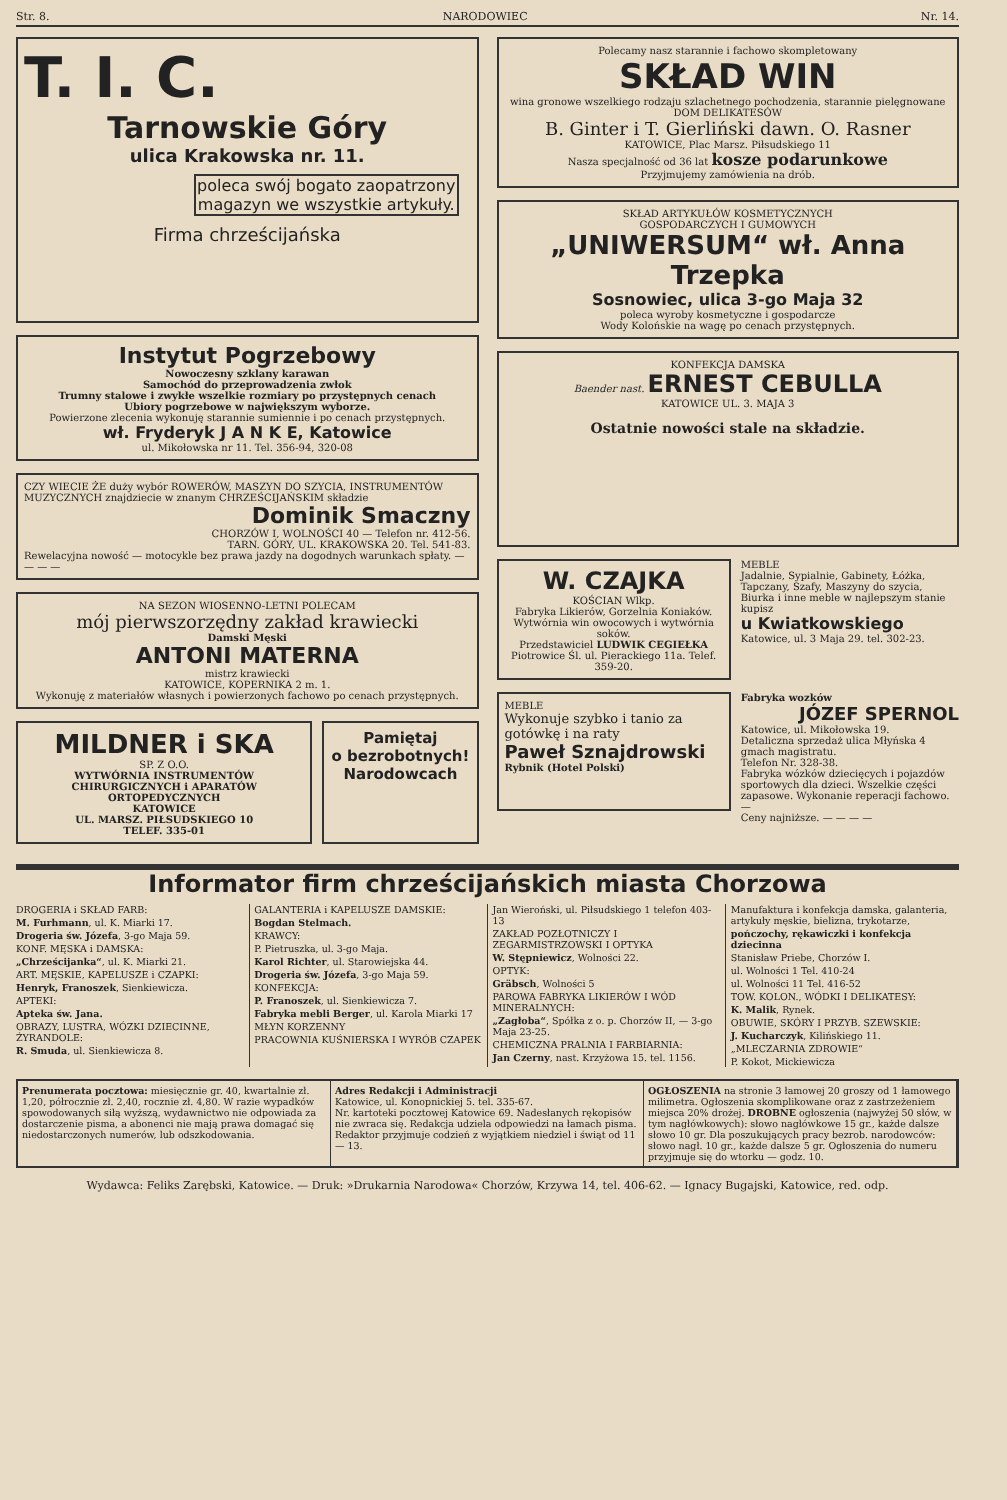Str. 8. NARODOWIEC Nr. 14.
T. I. C.
Tarnowskie Góry
ulica Krakowska nr. 11.
poleca swój bogato zaopatrzony magazyn we wszystkie artykuły.
Firma chrześcijańska
Instytut Pogrzebowy
Nowoczesny szklany karawan
Samochód do przeprowadzenia zwłok
Trumny stalowe i zwykłe wszelkie rozmiary po przystępnych cenach
Ubiory pogrzebowe w największym wyborze.
Powierzone zlecenia wykonuję starannie sumiennie i po cenach przystępnych.
wł. Fryderyk J A N K E, Katowice
ul. Mikołowska nr 11. Tel. 356-94, 320-08
CZY WIECIE ŻE duży wybór ROWERÓW, MASZYN DO SZYCIA, INSTRUMENTÓW MUZYCZNYCH znajdziecie w znanym CHRZEŚCIJAŃSKIM składzie
Dominik Smaczny
CHORZÓW I, WOLNOŚCI 40 — Telefon nr. 412-56.
TARN. GÓRY, UL. KRAKOWSKA 20. Tel. 541-83.
Rewelacyjna nowość — motocykle bez prawa jazdy na dogodnych warunkach spłaty. — — — —
NA SEZON WIOSENNO-LETNI POLECAM
mój pierwszorzędny zakład krawiecki
Damski Męski
ANTONI MATERNA
mistrz krawiecki
KATOWICE, KOPERNIKA 2 m. 1.
Wykonuję z materiałów własnych i powierzonych fachowo po cenach przystępnych.
MILDNER i SKA
SP. Z O.O.
WYTWÓRNIA INSTRUMENTÓW CHIRURGICZNYCH i APARATÓW ORTOPEDYCZNYCH
KATOWICE
UL. MARSZ. PIŁSUDSKIEGO 10
TELEF. 335-01
Pamiętaj
o bezrobotnych!
Narodowcach
Polecamy nasz starannie i fachowo skompletowany
SKŁAD WIN
wina gronowe wszelkiego rodzaju szlachetnego pochodzenia, starannie pielęgnowane
DOM DELIKATESÓW
B. Ginter i T. Gierliński dawn. O. Rasner
KATOWICE, Plac Marsz. Piłsudskiego 11
Nasza specjalność od 36 lat kosze podarunkowe
Przyjmujemy zamówienia na drób.
SKŁAD ARTYKUŁÓW KOSMETYCZNYCH
GOSPODARCZYCH I GUMOWYCH
„UNIWERSUM“ wł. Anna Trzepka
Sosnowiec, ulica 3-go Maja 32
poleca wyroby kosmetyczne i gospodarcze
Wody Kolońskie na wagę po cenach przystępnych.
KONFEKCJA DAMSKA
Baender nast. ERNEST CEBULLA
KATOWICE UL. 3. MAJA 3
Ostatnie nowości stale na składzie.
W. CZAJKA
KOŚCIAN Wlkp.
Fabryka Likierów, Gorzelnia Koniaków. Wytwórnia win owocowych i wytwórnia soków.
Przedstawiciel LUDWIK CEGIEŁKA
Piotrowice Śl. ul. Pierackiego 11a. Telef. 359-20.
MEBLE
Jadalnie, Sypialnie, Gabinety, Łóżka, Tapczany, Szafy, Maszyny do szycia, Biurka i inne meble w najlepszym stanie kupisz
u Kwiatkowskiego
Katowice, ul. 3 Maja 29. tel. 302-23.
MEBLE
Wykonuje szybko i tanio za gotówkę i na raty
Paweł Sznajdrowski
Rybnik (Hotel Polski)
Fabryka wozków
JÓZEF SPERNOL
Katowice, ul. Mikołowska 19.
Detaliczna sprzedaż ulica Młyńska 4 gmach magistratu.
Telefon Nr. 328-38.
Fabryka wózków dziecięcych i pojazdów sportowych dla dzieci. Wszelkie części zapasowe. Wykonanie reperacji fachowo. —
Ceny najniższe. — — — —
Informator firm chrześcijańskich miasta Chorzowa
DROGERIA i SKŁAD FARB:
M. Furhmann, ul. K. Miarki 17.
Drogeria św. Józefa, 3-go Maja 59.
KONF. MĘSKA i DAMSKA:
„Chrześcijanka“, ul. K. Miarki 21.
ART. MĘSKIE, KAPELUSZE i CZAPKI:
Henryk, Franoszek, Sienkiewicza.
APTEKI:
Apteka św. Jana.
OBRAZY, LUSTRA, WÓZKI DZIECINNE, ŻYRANDOLE:
R. Smuda, ul. Sienkiewicza 8.
GALANTERIA i KAPELUSZE DAMSKIE:
Bogdan Stelmach.
KRAWCY:
P. Pietruszka, ul. 3-go Maja.
Karol Richter, ul. Starowiejska 44.
Drogeria św. Józefa, 3-go Maja 59.
KONFEKCJA:
P. Franoszek, ul. Sienkiewicza 7.
Fabryka mebli Berger, ul. Karola Miarki 17
MŁYN KORZENNY
PRACOWNIA KUŚNIERSKA I WYRÓB CZAPEK
Jan Wieroński, ul. Piłsudskiego 1 telefon 403-13
ZAKŁAD POZŁOTNICZY I ZEGARMISTRZOWSKI I OPTYKA
W. Stępniewicz, Wolności 22.
OPTYK:
Gräbsch, Wolności 5
PAROWA FABRYKA LIKIERÓW I WÓD MINERALNYCH:
„Zagłoba“, Spółka z o. p. Chorzów II, — 3-go Maja 23-25.
CHEMICZNA PRALNIA I FARBIARNIA:
Jan Czerny, nast. Krzyżowa 15. tel. 1156.
Manufaktura i konfekcja damska, galanteria, artykuły męskie, bielizna, trykotarze,
pończochy, rękawiczki i konfekcja dziecinna
Stanisław Priebe, Chorzów I.
ul. Wolności 1 Tel. 410-24
ul. Wolności 11 Tel. 416-52
TOW. KOLON., WÓDKI I DELIKATESY:
K. Malik, Rynek.
OBUWIE, SKÓRY I PRZYB. SZEWSKIE:
J. Kucharczyk, Kilińskiego 11.
„MLECZARNIA ZDROWIE“
P. Kokot, Mickiewicza
Prenumerata pocztowa: miesięcznie gr. 40, kwartalnie zł. 1,20, półrocznie zł. 2,40, rocznie zł. 4,80. W razie wypadków spowodowanych siłą wyższą, wydawnictwo nie odpowiada za dostarczenie pisma, a abonenci nie mają prawa domagać się niedostarczonych numerów, lub odszkodowania.
Adres Redakcji i Administracji
Katowice, ul. Konopnickiej 5. tel. 335-67.
Nr. kartoteki pocztowej Katowice 69. Nadesłanych rękopisów nie zwraca się. Redakcja udziela odpowiedzi na łamach pisma. Redaktor przyjmuje codzień z wyjątkiem niedziel i świąt od 11 — 13.
OGŁOSZENIA na stronie 3 łamowej 20 groszy od 1 łamowego milimetra. Ogłoszenia skomplikowane oraz z zastrzeżeniem miejsca 20% drożej. DROBNE ogłoszenia (najwyżej 50 słów, w tym nagłówkowych): słowo nagłówkowe 15 gr., każde dalsze słowo 10 gr. Dla poszukujących pracy bezrob. narodowców: słowo nagł. 10 gr., każde dalsze 5 gr. Ogłoszenia do numeru przyjmuje się do wtorku — godz. 10.
Wydawca: Feliks Zarębski, Katowice. — Druk: »Drukarnia Narodowa« Chorzów, Krzywa 14, tel. 406-62. — Ignacy Bugajski, Katowice, red. odp.